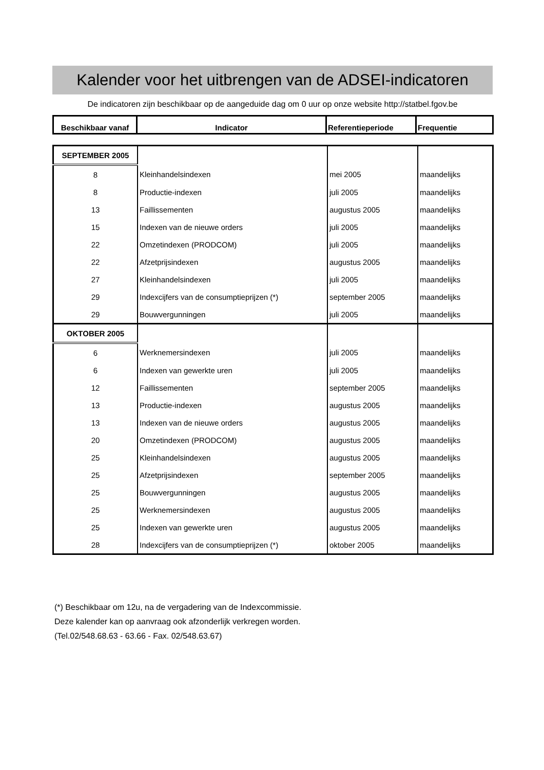Kalender voor het uitbrengen van de ADSEI-indicatoren
De indicatoren zijn beschikbaar op de aangeduide dag om 0 uur op onze website http://statbel.fgov.be
| Beschikbaar vanaf | Indicator | Referentieperiode | Frequentie |
| SEPTEMBER 2005 | | | |
| 8 | Kleinhandelsindexen | mei 2005 | maandelijks |
| 8 | Productie-indexen | juli 2005 | maandelijks |
| 13 | Faillissementen | augustus 2005 | maandelijks |
| 15 | Indexen van de nieuwe orders | juli 2005 | maandelijks |
| 22 | Omzetindexen (PRODCOM) | juli 2005 | maandelijks |
| 22 | Afzetprijsindexen | augustus 2005 | maandelijks |
| 27 | Kleinhandelsindexen | juli 2005 | maandelijks |
| 29 | Indexcijfers van de consumptieprijzen (*) | september 2005 | maandelijks |
| 29 | Bouwvergunningen | juli 2005 | maandelijks |
| OKTOBER 2005 | | | |
| 6 | Werknemersindexen | juli 2005 | maandelijks |
| 6 | Indexen van gewerkte uren | juli 2005 | maandelijks |
| 12 | Faillissementen | september 2005 | maandelijks |
| 13 | Productie-indexen | augustus 2005 | maandelijks |
| 13 | Indexen van de nieuwe orders | augustus 2005 | maandelijks |
| 20 | Omzetindexen (PRODCOM) | augustus 2005 | maandelijks |
| 25 | Kleinhandelsindexen | augustus 2005 | maandelijks |
| 25 | Afzetprijsindexen | september 2005 | maandelijks |
| 25 | Bouwvergunningen | augustus 2005 | maandelijks |
| 25 | Werknemersindexen | augustus 2005 | maandelijks |
| 25 | Indexen van gewerkte uren | augustus 2005 | maandelijks |
| 28 | Indexcijfers van de consumptieprijzen (*) | oktober 2005 | maandelijks |
(*) Beschikbaar om 12u, na de vergadering van de Indexcommissie.
Deze kalender kan op aanvraag ook afzonderlijk verkregen worden.
(Tel.02/548.68.63 - 63.66 - Fax. 02/548.63.67)